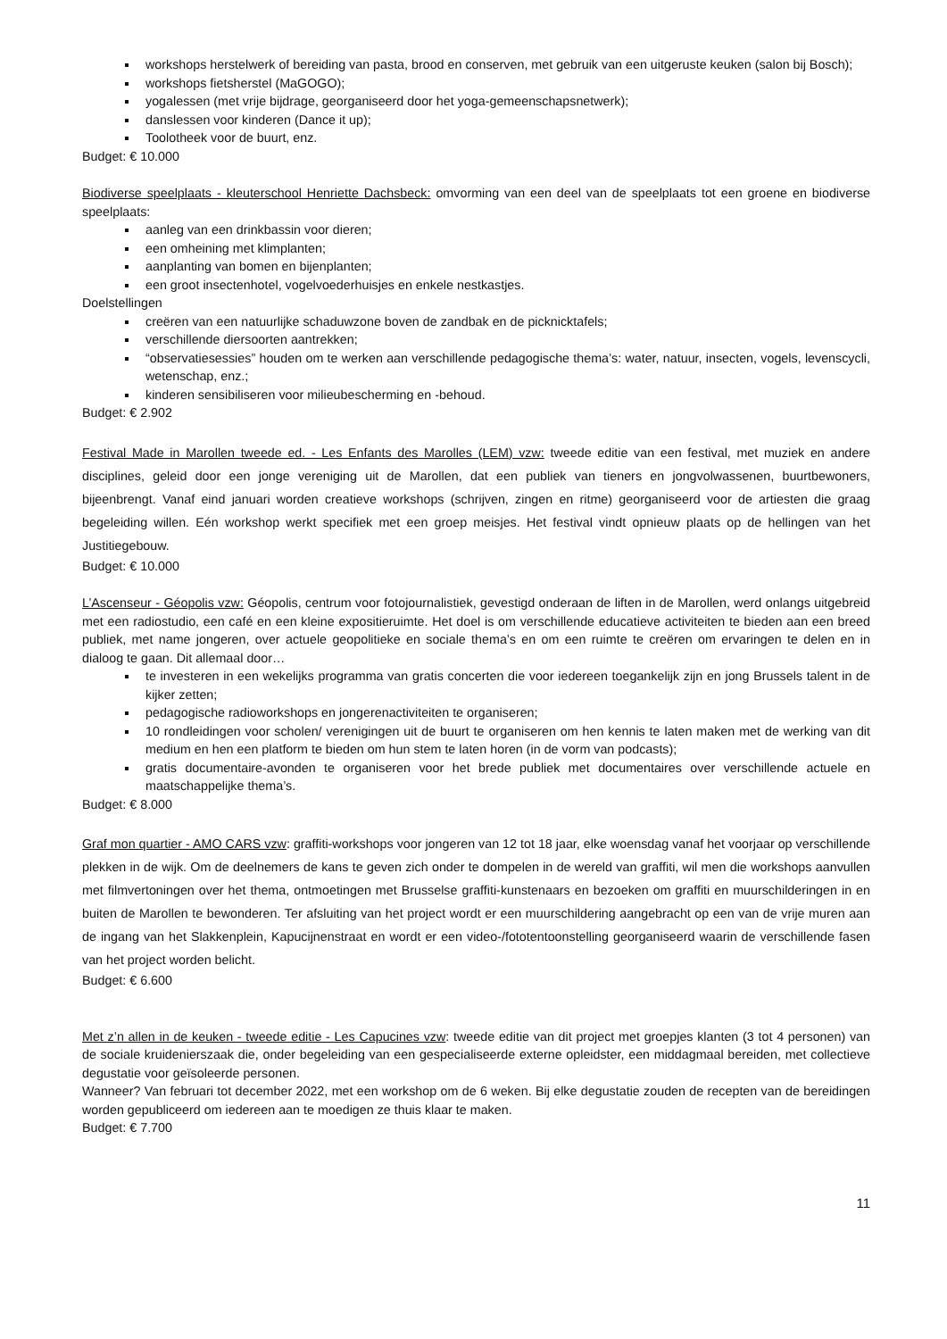workshops herstelwerk of bereiding van pasta, brood en conserven, met gebruik van een uitgeruste keuken (salon bij Bosch);
workshops fietsherstel (MaGOGO);
yogalessen (met vrije bijdrage, georganiseerd door het yoga-gemeenschapsnetwerk);
danslessen voor kinderen (Dance it up);
Toolotheek voor de buurt, enz.
Budget: € 10.000
Biodiverse speelplaats - kleuterschool Henriette Dachsbeck: omvorming van een deel van de speelplaats tot een groene en biodiverse speelplaats:
aanleg van een drinkbassin voor dieren;
een omheining met klimplanten;
aanplanting van bomen en bijenplanten;
een groot insectenhotel, vogelvoederhuisjes en enkele nestkastjes.
Doelstellingen
creëren van een natuurlijke schaduwzone boven de zandbak en de picknicktafels;
verschillende diersoorten aantrekken;
“observatiesessies” houden om te werken aan verschillende pedagogische thema’s: water, natuur, insecten, vogels, levenscycli, wetenschap, enz.;
kinderen sensibiliseren voor milieubescherming en -behoud.
Budget: € 2.902
Festival Made in Marollen tweede ed. - Les Enfants des Marolles (LEM) vzw: tweede editie van een festival, met muziek en andere disciplines, geleid door een jonge vereniging uit de Marollen, dat een publiek van tieners en jongvolwassenen, buurtbewoners, bijeenbrengt. Vanaf eind januari worden creatieve workshops (schrijven, zingen en ritme) georganiseerd voor de artiesten die graag begeleiding willen. Eén workshop werkt specifiek met een groep meisjes. Het festival vindt opnieuw plaats op de hellingen van het Justitiegebouw.
Budget: € 10.000
L’Ascenseur - Géopolis vzw: Géopolis, centrum voor fotojournalistiek, gevestigd onderaan de liften in de Marollen, werd onlangs uitgebreid met een radiostudio, een café en een kleine expositieruimte. Het doel is om verschillende educatieve activiteiten te bieden aan een breed publiek, met name jongeren, over actuele geopolitieke en sociale thema’s en om een ruimte te creëren om ervaringen te delen en in dialoog te gaan. Dit allemaal door…
te investeren in een wekelijks programma van gratis concerten die voor iedereen toegankelijk zijn en jong Brussels talent in de kijker zetten;
pedagogische radioworkshops en jongerenactiviteiten te organiseren;
10 rondleidingen voor scholen/ verenigingen uit de buurt te organiseren om hen kennis te laten maken met de werking van dit medium en hen een platform te bieden om hun stem te laten horen (in de vorm van podcasts);
gratis documentaire-avonden te organiseren voor het brede publiek met documentaires over verschillende actuele en maatschappelijke thema’s.
Budget: € 8.000
Graf mon quartier - AMO CARS vzw: graffiti-workshops voor jongeren van 12 tot 18 jaar, elke woensdag vanaf het voorjaar op verschillende plekken in de wijk. Om de deelnemers de kans te geven zich onder te dompelen in de wereld van graffiti, wil men die workshops aanvullen met filmvertoningen over het thema, ontmoetingen met Brusselse graffiti-kunstenaars en bezoeken om graffiti en muurschilderingen in en buiten de Marollen te bewonderen. Ter afsluiting van het project wordt er een muurschildering aangebracht op een van de vrije muren aan de ingang van het Slakkenplein, Kapucijnenstraat en wordt er een video-/fototentoonstelling georganiseerd waarin de verschillende fasen van het project worden belicht.
Budget: € 6.600
Met z’n allen in de keuken - tweede editie - Les Capucines vzw: tweede editie van dit project met groepjes klanten (3 tot 4 personen) van de sociale kruidenierszaak die, onder begeleiding van een gespecialiseerde externe opleidster, een middagmaal bereiden, met collectieve degustatie voor geïsoleerde personen.
Wanneer? Van februari tot december 2022, met een workshop om de 6 weken. Bij elke degustatie zouden de recepten van de bereidingen worden gepubliceerd om iedereen aan te moedigen ze thuis klaar te maken.
Budget: € 7.700
11